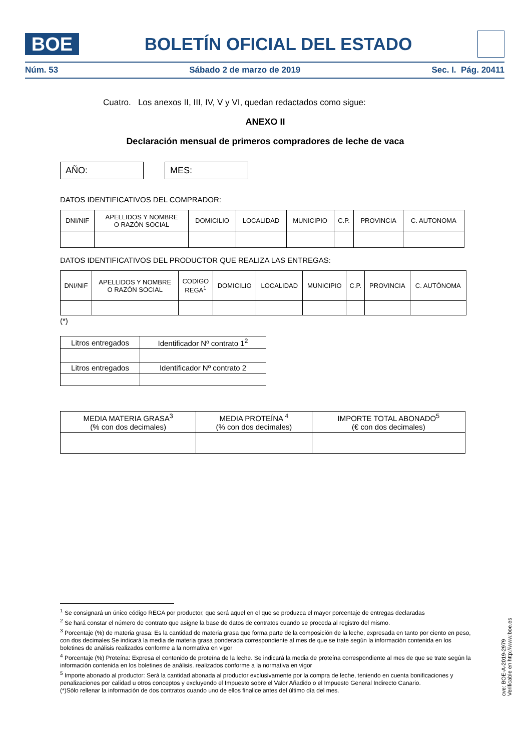BOE
BOLETÍN OFICIAL DEL ESTADO
Núm. 53 Sábado 2 de marzo de 2019 Sec. I. Pág. 20411
Cuatro. Los anexos II, III, IV, V y VI, quedan redactados como sigue:
ANEXO II
Declaración mensual de primeros compradores de leche de vaca
AÑO: MES:
DATOS IDENTIFICATIVOS DEL COMPRADOR:
| DNI/NIF | APELLIDOS Y NOMBRE O RAZÓN SOCIAL | DOMICILIO | LOCALIDAD | MUNICIPIO | C.P. | PROVINCIA | C. AUTONOMA |
DATOS IDENTIFICATIVOS DEL PRODUCTOR QUE REALIZA LAS ENTREGAS:
| DNI/NIF | APELLIDOS Y NOMBRE O RAZÓN SOCIAL | CODIGO REGA<sup>1</sup> | DOMICILIO | LOCALIDAD | MUNICIPIO | C.P. | PROVINCIA | C. AUTÓNOMA |
(*)
| Litros entregados | Identificador Nº contrato 1<sup>2</sup> |
| Litros entregados | Identificador Nº contrato 2 |
| MEDIA MATERIA GRASA<sup>3</sup> (% con dos decimales) | MEDIA PROTEÍNA <sup>4</sup> (% con dos decimales) | IMPORTE TOTAL ABONADO<sup>5</sup> (€ con dos decimales) |
<sup>1</sup> Se consignará un único código REGA por productor, que será aquel en el que se produzca el mayor porcentaje de entregas declaradas
<sup>2</sup> Se hará constar el número de contrato que asigne la base de datos de contratos cuando se proceda al registro del mismo.
<sup>3</sup> Porcentaje (%) de materia grasa: Es la cantidad de materia grasa que forma parte de la composición de la leche, expresada en tanto por ciento en peso, con dos decimales Se indicará la media de materia grasa ponderada correspondiente al mes de que se trate según la información contenida en los boletines de análisis realizados conforme a la normativa en vigor
<sup>4</sup> Porcentaje (%) Proteína: Expresa el contenido de proteína de la leche. Se indicará la media de proteína correspondiente al mes de que se trate según la información contenida en los boletines de análisis. realizados conforme a la normativa en vigor
<sup>5</sup> Importe abonado al productor: Será la cantidad abonada al productor exclusivamente por la compra de leche, teniendo en cuenta bonificaciones y penalizaciones por calidad u otros conceptos y excluyendo el Impuesto sobre el Valor Añadido o el Impuesto General Indirecto Canario.
(*)Sólo rellenar la información de dos contratos cuando uno de ellos finalice antes del último día del mes.
cve: BOE-A-2019-2979
Verificable en http://www.boe.es